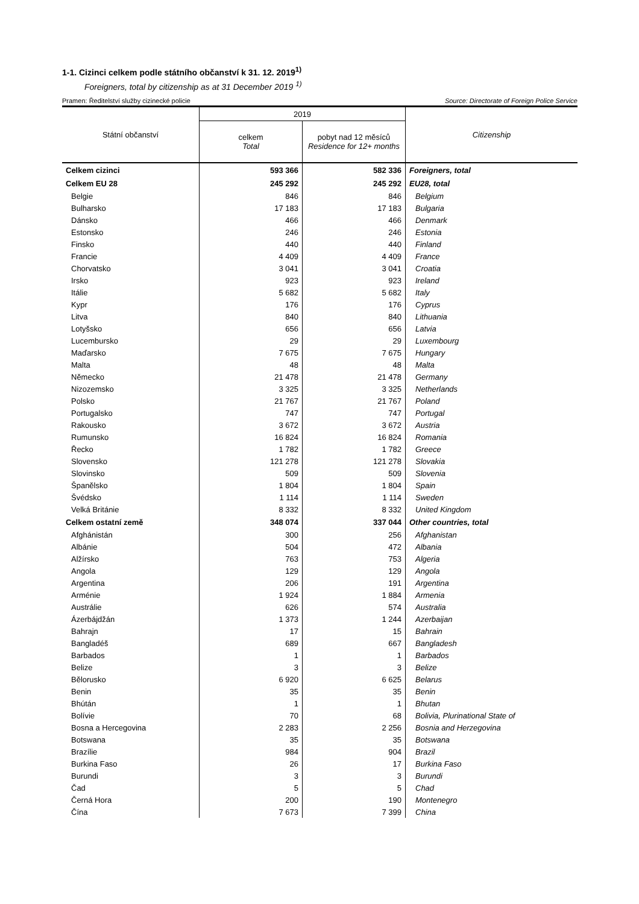1-1. Cizinci celkem podle státního občanství k 31. 12. 2019<sup>1)</sup>
Foreigners, total by citizenship as at 31 December 2019 <sup>1)</sup>
Pramen: Ředitelství služby cizinecké policie Source: Directorate of Foreign Police Service
| Státní občanství | 2019 | | Citizenship |
| --- | --- | --- | --- |
| | celkem Total | pobyt nad 12 měsíců Residence for 12+ months | |
| Celkem cizinci | 593 366 | 582 336 | Foreigners, total |
| Celkem EU 28 | 245 292 | 245 292 | EU28, total |
| Belgie | 846 | 846 | Belgium |
| Bulharsko | 17 183 | 17 183 | Bulgaria |
| Dánsko | 466 | 466 | Denmark |
| Estonsko | 246 | 246 | Estonia |
| Finsko | 440 | 440 | Finland |
| Francie | 4 409 | 4 409 | France |
| Chorvatsko | 3 041 | 3 041 | Croatia |
| Irsko | 923 | 923 | Ireland |
| Itálie | 5 682 | 5 682 | Italy |
| Kypr | 176 | 176 | Cyprus |
| Litva | 840 | 840 | Lithuania |
| Lotyšsko | 656 | 656 | Latvia |
| Lucembursko | 29 | 29 | Luxembourg |
| Maďarsko | 7 675 | 7 675 | Hungary |
| Malta | 48 | 48 | Malta |
| Německo | 21 478 | 21 478 | Germany |
| Nizozemsko | 3 325 | 3 325 | Netherlands |
| Polsko | 21 767 | 21 767 | Poland |
| Portugalsko | 747 | 747 | Portugal |
| Rakousko | 3 672 | 3 672 | Austria |
| Rumunsko | 16 824 | 16 824 | Romania |
| Řecko | 1 782 | 1 782 | Greece |
| Slovensko | 121 278 | 121 278 | Slovakia |
| Slovinsko | 509 | 509 | Slovenia |
| Španělsko | 1 804 | 1 804 | Spain |
| Švédsko | 1 114 | 1 114 | Sweden |
| Velká Británie | 8 332 | 8 332 | United Kingdom |
| Celkem ostatní země | 348 074 | 337 044 | Other countries, total |
| Afghánistán | 300 | 256 | Afghanistan |
| Albánie | 504 | 472 | Albania |
| Alžírsko | 763 | 753 | Algeria |
| Angola | 129 | 129 | Angola |
| Argentina | 206 | 191 | Argentina |
| Arménie | 1 924 | 1 884 | Armenia |
| Austrálie | 626 | 574 | Australia |
| Ázerbájdžán | 1 373 | 1 244 | Azerbaijan |
| Bahrajn | 17 | 15 | Bahrain |
| Bangladéš | 689 | 667 | Bangladesh |
| Barbados | 1 | 1 | Barbados |
| Belize | 3 | 3 | Belize |
| Bělorusko | 6 920 | 6 625 | Belarus |
| Benin | 35 | 35 | Benin |
| Bhútán | 1 | 1 | Bhutan |
| Bolívie | 70 | 68 | Bolivia, Plurinational State of |
| Bosna a Hercegovina | 2 283 | 2 256 | Bosnia and Herzegovina |
| Botswana | 35 | 35 | Botswana |
| Brazílie | 984 | 904 | Brazil |
| Burkina Faso | 26 | 17 | Burkina Faso |
| Burundi | 3 | 3 | Burundi |
| Čad | 5 | 5 | Chad |
| Černá Hora | 200 | 190 | Montenegro |
| Čína | 7 673 | 7 399 | China |